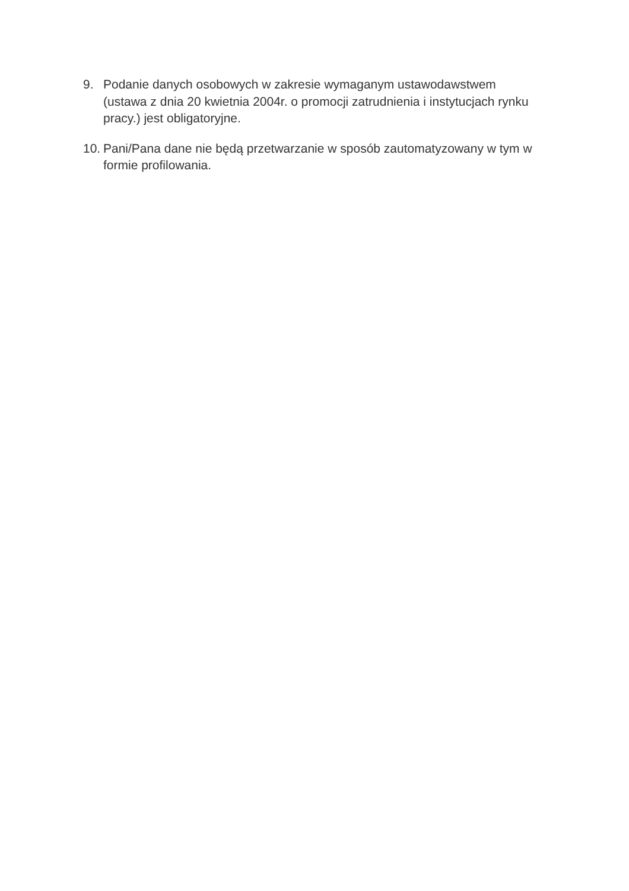9. Podanie danych osobowych w zakresie wymaganym ustawodawstwem (ustawa z dnia 20 kwietnia 2004r. o promocji zatrudnienia i instytucjach rynku pracy.) jest obligatoryjne.
10.
Pani/Pana dane nie będą przetwarzanie w sposób zautomatyzowany w tym w formie profilowania.